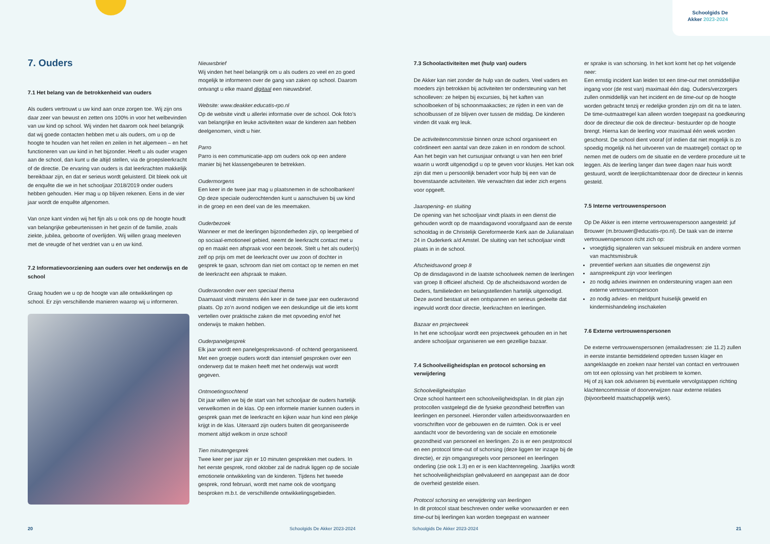Schoolgids De Akker 2023-2024
7. Ouders
7.1 Het belang van de betrokkenheid van ouders
Als ouders vertrouwt u uw kind aan onze zorgen toe. Wij zijn ons daar zeer van bewust en zetten ons 100% in voor het welbevinden van uw kind op school. Wij vinden het daarom ook heel belangrijk dat wij goede contacten hebben met u als ouders, om u op de hoogte te houden van het reilen en zeilen in het algemeen – en het functioneren van uw kind in het bijzonder. Heeft u als ouder vragen aan de school, dan kunt u die altijd stellen, via de groepsleerkracht of de directie. De ervaring van ouders is dat leerkrachten makkelijk bereikbaar zijn, en dat er serieus wordt geluisterd. Dit bleek ook uit de enquête die we in het schooljaar 2018/2019 onder ouders hebben gehouden. Hier mag u op blijven rekenen. Eens in de vier jaar wordt de enquête afgenomen.
Van onze kant vinden wij het fijn als u ook ons op de hoogte houdt van belangrijke gebeurtenissen in het gezin of de familie, zoals ziekte, jubilea, geboorte of overlijden. Wij willen graag meeleven met de vreugde of het verdriet van u en uw kind.
7.2 Informatievoorziening aan ouders over het onderwijs en de school
Graag houden we u op de hoogte van alle ontwikkelingen op school. Er zijn verschillende manieren waarop wij u informeren.
Nieuwsbrief
Wij vinden het heel belangrijk om u als ouders zo veel en zo goed mogelijk te informeren over de gang van zaken op school. Daarom ontvangt u elke maand digitaal een nieuwsbrief.
Website: www.deakker.educatis-rpo.nl
Op de website vindt u allerlei informatie over de school. Ook foto’s van belangrijke en leuke activiteiten waar de kinderen aan hebben deelgenomen, vindt u hier.
Parro
Parro is een communicatie-app om ouders ook op een andere manier bij het klassengebeuren te betrekken.
Oudermorgens
Een keer in de twee jaar mag u plaatsnemen in de schoolbanken! Op deze speciale ouderochtenden kunt u aanschuiven bij uw kind in de groep en een deel van de les meemaken.
Ouderbezoek
Wanneer er met de leerlingen bijzonderheden zijn, op leergebied of op sociaal-emotioneel gebied, neemt de leerkracht contact met u op en maakt een afspraak voor een bezoek. Stelt u het als ouder(s) zelf op prijs om met de leerkracht over uw zoon of dochter in gesprek te gaan, schroom dan niet om contact op te nemen en met de leerkracht een afspraak te maken.
Ouderavonden over een speciaal thema
Daarnaast vindt minstens één keer in de twee jaar een ouderavond plaats. Op zo’n avond nodigen we een deskundige uit die iets komt vertellen over praktische zaken die met opvoeding en/of het onderwijs te maken hebben.
Ouderpanelgesprek
Elk jaar wordt een panelgespreksavond- of ochtend georganiseerd. Met een groepje ouders wordt dan intensief gesproken over een onderwerp dat te maken heeft met het onderwijs wat wordt gegeven.
Ontmoetingsochtend
Dit jaar willen we bij de start van het schooljaar de ouders hartelijk verwelkomen in de klas. Op een informele manier kunnen ouders in gesprek gaan met de leerkracht en kijken waar hun kind een plekje krijgt in de klas. Uiteraard zijn ouders buiten dit georganiseerde moment altijd welkom in onze school!
Tien minutengesprek
Twee keer per jaar zijn er 10 minuten gesprekken met ouders. In het eerste gesprek, rond oktober zal de nadruk liggen op de sociale emotionele ontwikkeling van de kinderen. Tijdens het tweede gesprek, rond februari, wordt met name ook de voortgang besproken m.b.t. de verschillende ontwikkelingsgebieden.
7.3 Schoolactiviteiten met (hulp van) ouders
De Akker kan niet zonder de hulp van de ouders. Veel vaders en moeders zijn betrokken bij activiteiten ter ondersteuning van het schoolleven: ze helpen bij excursies, bij het kaften van schoolboeken of bij schoonmaakacties; ze rijden in een van de schoolbussen of ze blijven over tussen de middag. De kinderen vinden dit vaak erg leuk.
De activiteitencommissie binnen onze school organiseert en coördineert een aantal van deze zaken in en rondom de school. Aan het begin van het cursusjaar ontvangt u van hen een brief waarin u wordt uitgenodigd u op te geven voor klusjes. Het kan ook zijn dat men u persoonlijk benadert voor hulp bij een van de bovenstaande activiteiten. We verwachten dat ieder zich ergens voor opgeeft.
Jaaropening- en sluiting
De opening van het schooljaar vindt plaats in een dienst die gehouden wordt op de maandagavond voorafgaand aan de eerste schooldag in de Christelijk Gereformeerde Kerk aan de Julianalaan 24 in Ouderkerk a/d Amstel. De sluiting van het schooljaar vindt plaats in in de school.
Afscheidsavond groep 8
Op de dinsdagavond in de laatste schoolweek nemen de leerlingen van groep 8 officieel afscheid. Op de afscheidsavond worden de ouders, familieleden en belangstellenden hartelijk uitgenodigd. Deze avond bestaat uit een ontspannen en serieus gedeelte dat ingevuld wordt door directie, leerkrachten en leerlingen.
Bazaar en projectweek
In het ene schooljaar wordt een projectweek gehouden en in het andere schooljaar organiseren we een gezellige bazaar.
7.4 Schoolveiligheidsplan en protocol schorsing en verwijdering
Schoolveiligheidsplan
Onze school hanteert een schoolveiligheidsplan. In dit plan zijn protocollen vastgelegd die de fysieke gezondheid betreffen van leerlingen en personeel. Hieronder vallen arbeidsvoorwaarden en voorschriften voor de gebouwen en de ruimten. Ook is er veel aandacht voor de bevordering van de sociale en emotionele gezondheid van personeel en leerlingen. Zo is er een pestprotocol en een protocol time-out of schorsing (deze liggen ter inzage bij de directie), er zijn omgangsregels voor personeel en leerlingen onderling (zie ook 1.3) en er is een klachtenregeling. Jaarlijks wordt het schoolveiligheidsplan geëvalueerd en aangepast aan de door de overheid gestelde eisen.
Protocol schorsing en verwijdering van leerlingen
In dit protocol staat beschreven onder welke voorwaarden er een time-out bij leerlingen kan worden toegepast en wanneer
er sprake is van schorsing. In het kort komt het op het volgende neer:
Een ernstig incident kan leiden tot een time-out met onmiddellijke ingang voor (de rest van) maximaal één dag. Ouders/verzorgers zullen onmiddellijk van het incident en de time-out op de hoogte worden gebracht tenzij er redelijke gronden zijn om dit na te laten. De time-outmaatregel kan alleen worden toegepast na goedkeuring door de directeur die ook de directeur- bestuurder op de hoogte brengt. Hierna kan de leerling voor maximaal één week worden geschorst. De school dient vooraf (of indien dat niet mogelijk is zo spoedig mogelijk ná het uitvoeren van de maatregel) contact op te nemen met de ouders om de situatie en de verdere procedure uit te leggen. Als de leerling langer dan twee dagen naar huis wordt gestuurd, wordt de leerplichtambtenaar door de directeur in kennis gesteld.
7.5 Interne vertrouwenspersoon
Op De Akker is een interne vertrouwenspersoon aangesteld: juf Brouwer (m.brouwer@educatis-rpo.nl). De taak van de interne vertrouwenspersoon richt zich op:
vroegtijdig signaleren van seksueel misbruik en andere vormen van machtsmisbruik
preventief werken aan situaties die ongewenst zijn
aanspreekpunt zijn voor leerlingen
zo nodig advies inwinnen en ondersteuning vragen aan een externe vertrouwenspersoon
zo nodig advies- en meldpunt huiselijk geweld en kindermishandeling inschakelen
7.6 Externe vertrouwenspersonen
De externe vertrouwenspersonen (emailadressen: zie 11.2) zullen in eerste instantie bemiddelend optreden tussen klager en aangeklaagde en zoeken naar herstel van contact en vertrouwen om tot een oplossing van het probleem te komen.
Hij of zij kan ook adviseren bij eventuele vervolgstappen richting klachtencommissie of doorverwijzen naar externe relaties (bijvoorbeeld maatschappelijk werk).
20 Schoolgids De Akker 2023-2024 Schoolgids De Akker 2023-2024 21